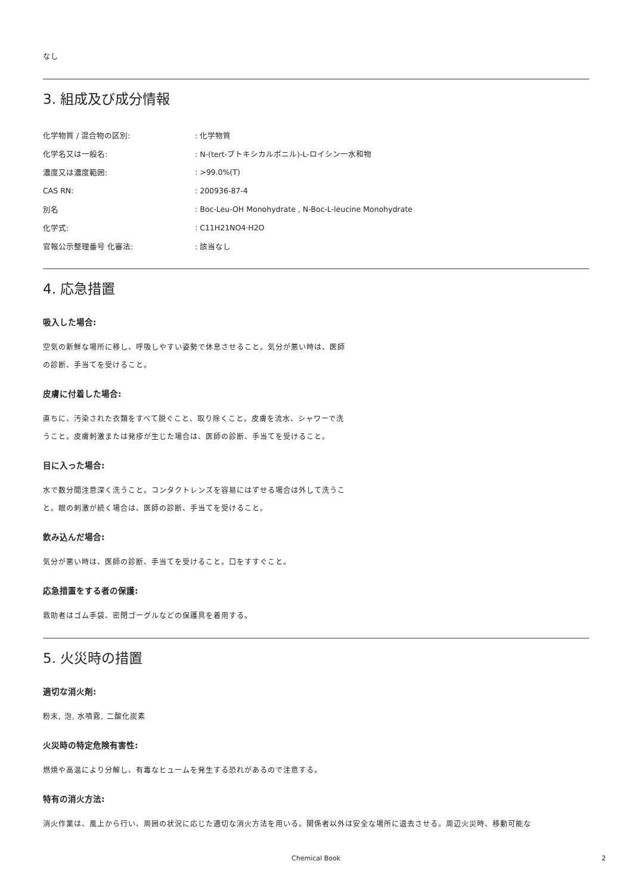なし
3. 組成及び成分情報
| 化学物質 / 混合物の区別: | : 化学物質 |
| 化学名又は一般名: | : N-(tert-ブトキシカルボニル)-L-ロイシン一水和物 |
| 濃度又は濃度範囲: | : >99.0%(T) |
| CAS RN: | : 200936-87-4 |
| 別名 | : Boc-Leu-OH Monohydrate , N-Boc-L-leucine Monohydrate |
| 化学式: | : C11H21NO4·H2O |
| 官報公示整理番号 化審法: | : 該当なし |
4. 応急措置
吸入した場合:
空気の新鮮な場所に移し、呼吸しやすい姿勢で休息させること。気分が悪い時は、医師の診断、手当てを受けること。
皮膚に付着した場合:
直ちに、汚染された衣類をすべて脱ぐこと、取り除くこと。皮膚を流水、シャワーで洗うこと。皮膚刺激または発疹が生じた場合は、医師の診断、手当てを受けること。
目に入った場合:
水で数分間注意深く洗うこと。コンタクトレンズを容易にはずせる場合は外して洗うこと。眼の刺激が続く場合は、医師の診断、手当てを受けること。
飲み込んだ場合:
気分が悪い時は、医師の診断、手当てを受けること。口をすすぐこと。
応急措置をする者の保護:
救助者はゴム手袋、密閉ゴーグルなどの保護具を着用する。
5. 火災時の措置
適切な消火剤:
粉末, 泡, 水噴霧, 二酸化炭素
火災時の特定危険有害性:
燃焼や高温により分解し、有毒なヒュームを発生する恐れがあるので注意する。
特有の消火方法:
消火作業は、風上から行い、周囲の状況に応じた適切な消火方法を用いる。関係者以外は安全な場所に退去させる。周辺火災時、移動可能な
Chemical Book 2